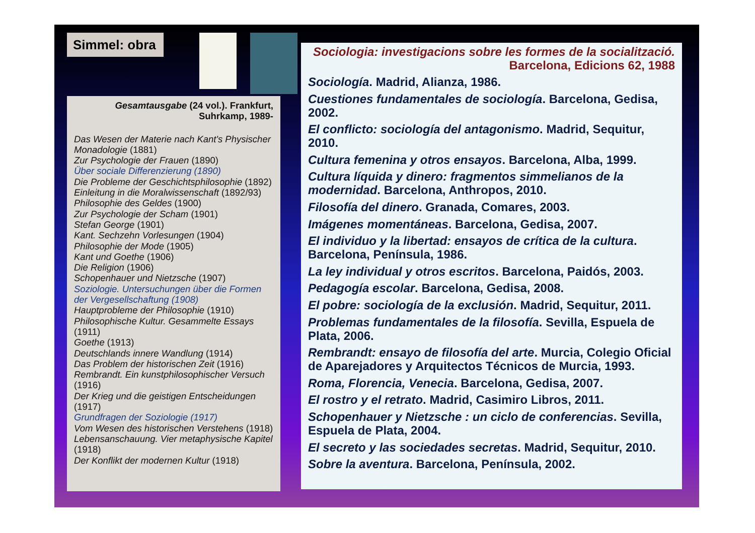Simmel: obra
Gesamtausgabe (24 vol.). Frankfurt, Suhrkamp, 1989-
Das Wesen der Materie nach Kant's Physischer Monadologie (1881)
Zur Psychologie der Frauen (1890)
Über sociale Differenzierung (1890)
Die Probleme der Geschichtsphilosophie (1892)
Einleitung in die Moralwissenschaft (1892/93)
Philosophie des Geldes (1900)
Zur Psychologie der Scham (1901)
Stefan George (1901)
Kant. Sechzehn Vorlesungen (1904)
Philosophie der Mode (1905)
Kant und Goethe (1906)
Die Religion (1906)
Schopenhauer und Nietzsche (1907)
Soziologie. Untersuchungen über die Formen der Vergesellschaftung (1908)
Hauptprobleme der Philosophie (1910)
Philosophische Kultur. Gesammelte Essays (1911)
Goethe (1913)
Deutschlands innere Wandlung (1914)
Das Problem der historischen Zeit (1916)
Rembrandt. Ein kunstphilosophischer Versuch (1916)
Der Krieg und die geistigen Entscheidungen (1917)
Grundfragen der Soziologie (1917)
Vom Wesen des historischen Verstehens (1918)
Lebensanschauung. Vier metaphysische Kapitel (1918)
Der Konflikt der modernen Kultur (1918)
Sociologia: investigacions sobre les formes de la socialització.
Barcelona, Edicions 62, 1988
Sociología. Madrid, Alianza, 1986.
Cuestiones fundamentales de sociología. Barcelona, Gedisa, 2002.
El conflicto: sociología del antagonismo. Madrid, Sequitur, 2010.
Cultura femenina y otros ensayos. Barcelona, Alba, 1999.
Cultura líquida y dinero: fragmentos simmelianos de la modernidad. Barcelona, Anthropos, 2010.
Filosofía del dinero. Granada, Comares, 2003.
Imágenes momentáneas. Barcelona, Gedisa, 2007.
El individuo y la libertad: ensayos de crítica de la cultura. Barcelona, Península, 1986.
La ley individual y otros escritos. Barcelona, Paidós, 2003.
Pedagogía escolar. Barcelona, Gedisa, 2008.
El pobre: sociología de la exclusión. Madrid, Sequitur, 2011.
Problemas fundamentales de la filosofía. Sevilla, Espuela de Plata, 2006.
Rembrandt: ensayo de filosofía del arte. Murcia, Colegio Oficial de Aparejadores y Arquitectos Técnicos de Murcia, 1993.
Roma, Florencia, Venecia. Barcelona, Gedisa, 2007.
El rostro y el retrato. Madrid, Casimiro Libros, 2011.
Schopenhauer y Nietzsche : un ciclo de conferencias. Sevilla, Espuela de Plata, 2004.
El secreto y las sociedades secretas. Madrid, Sequitur, 2010.
Sobre la aventura. Barcelona, Península, 2002.